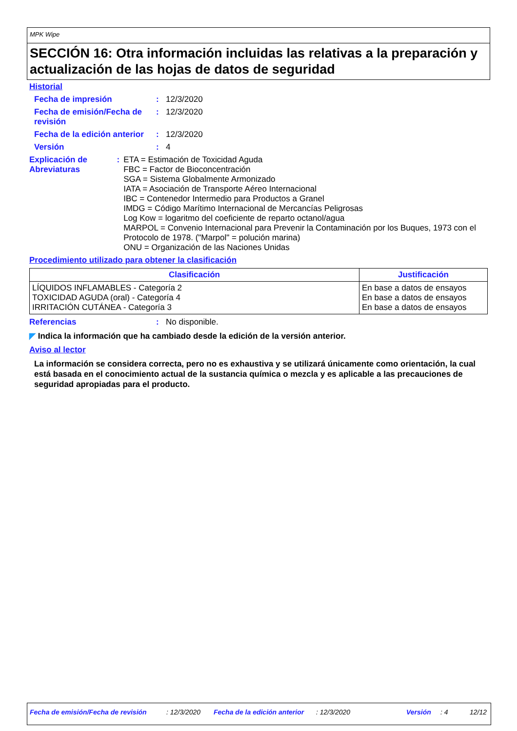MPK Wipe
SECCIÓN 16: Otra información incluidas las relativas a la preparación y actualización de las hojas de datos de seguridad
Historial
Fecha de impresión : 12/3/2020
Fecha de emisión/Fecha de revisión
: 12/3/2020
Fecha de la edición anterior
: 12/3/2020
Versión : 4
Explicación de Abreviaturas
:
ETA = Estimación de Toxicidad Aguda
FBC = Factor de Bioconcentración
SGA = Sistema Globalmente Armonizado
IATA = Asociación de Transporte Aéreo Internacional
IBC = Contenedor Intermedio para Productos a Granel
IMDG = Código Marítimo Internacional de Mercancías Peligrosas
Log Kow = logaritmo del coeficiente de reparto octanol/agua
MARPOL = Convenio Internacional para Prevenir la Contaminación por los Buques, 1973 con el Protocolo de 1978. ("Marpol" = polución marina)
ONU = Organización de las Naciones Unidas
Procedimiento utilizado para obtener la clasificación
| Clasificación | Justificación |
| --- | --- |
| LÍQUIDOS INFLAMABLES - Categoría 2 TOXICIDAD AGUDA (oral) - Categoría 4 IRRITACIÓN CUTÁNEA - Categoría 3 | En base a datos de ensayos En base a datos de ensayos En base a datos de ensayos |
Referencias : No disponible.
◤ Indica la información que ha cambiado desde la edición de la versión anterior.
Aviso al lector
La información se considera correcta, pero no es exhaustiva y se utilizará únicamente como orientación, la cual está basada en el conocimiento actual de la sustancia química o mezcla y es aplicable a las precauciones de seguridad apropiadas para el producto.
Fecha de emisión/Fecha de revisión: 12/3/2020 Fecha de la edición anterior: 12/3/2020 Versión: 4 12/12